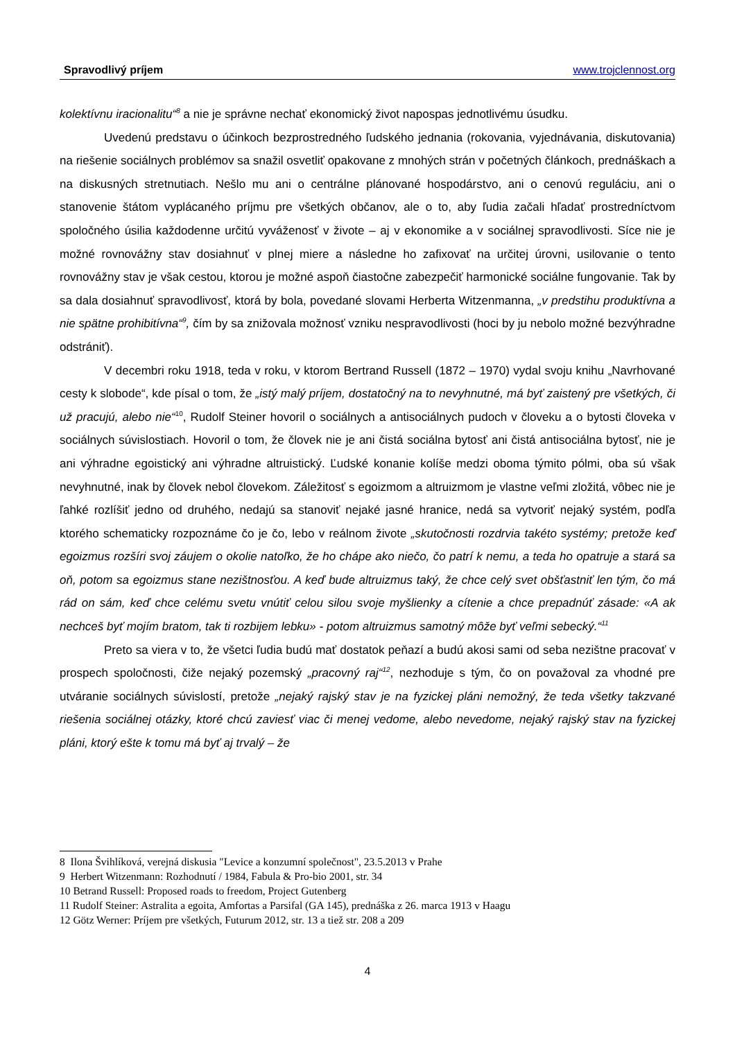Spravodlivý príjem www.trojclennost.org
kolektívnu iracionalitu“<sup>8</sup> a nie je správne nechať ekonomický život napospas jednotlivému úsudku.
Uvedenú predstavu o účinkoch bezprostredného ľudského jednania (rokovania, vyjednávania, diskutovania) na riešenie sociálnych problémov sa snažil osvetliť opakovane z mnohých strán v početných článkoch, prednáškach a na diskusných stretnutiach. Nešlo mu ani o centrálne plánované hospodárstvo, ani o cenovú reguláciu, ani o stanovenie štátom vyplácaného príjmu pre všetkých občanov, ale o to, aby ľudia začali hľadať prostredníctvom spoločného úsilia každodenne určitú vyváženosť v živote – aj v ekonomike a v sociálnej spravodlivosti. Síce nie je možné rovnovážny stav dosiahnuť v plnej miere a následne ho zafixovať na určitej úrovni, usilovanie o tento rovnovážny stav je však cestou, ktorou je možné aspoň čiastočne zabezpečiť harmonické sociálne fungovanie. Tak by sa dala dosiahnuť spravodlivosť, ktorá by bola, povedané slovami Herberta Witzenmanna, „v predstihu produktívna a nie spätne prohibitívna“<sup>9</sup>, čím by sa znižovala možnosť vzniku nespravodlivosti (hoci by ju nebolo možné bezvýhradne odstrániť).
V decembri roku 1918, teda v roku, v ktorom Bertrand Russell (1872 – 1970) vydal svoju knihu „Navrhované cesty k slobode“, kde písal o tom, že „istý malý príjem, dostatočný na to nevyhnutné, má byť zaistený pre všetkých, či už pracujú, alebo nie“<sup>10</sup>, Rudolf Steiner hovoril o sociálnych a antisociálnych pudoch v človeku a o bytosti človeka v sociálnych súvislostiach. Hovoril o tom, že človek nie je ani čistá sociálna bytosť ani čistá antisociálna bytosť, nie je ani výhradne egoistický ani výhradne altruistický. Ľudské konanie kolíše medzi oboma týmito pólmi, oba sú však nevyhnutné, inak by človek nebol človekom. Záležitosť s egoizmom a altruizmom je vlastne veľmi zložitá, vôbec nie je ľahké rozlíšiť jedno od druhého, nedajú sa stanoviť nejaké jasné hranice, nedá sa vytvoriť nejaký systém, podľa ktorého schematicky rozpoznáme čo je čo, lebo v reálnom živote „skutočnosti rozdrvia takéto systémy; pretože keď egoizmus rozšíri svoj záujem o okolie natoľko, že ho chápe ako niečo, čo patrí k nemu, a teda ho opatruje a stará sa oň, potom sa egoizmus stane nezištnosťou. A keď bude altruizmus taký, že chce celý svet obšťastniť len tým, čo má rád on sám, keď chce celému svetu vnútiť celou silou svoje myšlienky a cítenie a chce prepadnúť zásade: «A ak nechceš byť mojím bratom, tak ti rozbijem lebku» - potom altruizmus samotný môže byť veľmi sebecký.“<sup>11</sup>
Preto sa viera v to, že všetci ľudia budú mať dostatok peňazí a budú akosi sami od seba nezištne pracovať v prospech spoločnosti, čiže nejaký pozemský „pracovný raj“<sup>12</sup>, nezhoduje s tým, čo on považoval za vhodné pre utváranie sociálnych súvislostí, pretože „nejaký rajský stav je na fyzickej pláni nemožný, že teda všetky takzvané riešenia sociálnej otázky, ktoré chcú zaviesť viac či menej vedome, alebo nevedome, nejaký rajský stav na fyzickej pláni, ktorý ešte k tomu má byť aj trvalý – že
8 Ilona Švihlíková, verejná diskusia "Levice a konzumní společnost", 23.5.2013 v Prahe
9 Herbert Witzenmann: Rozhodnutí / 1984, Fabula & Pro-bio 2001, str. 34
10 Betrand Russell: Proposed roads to freedom, Project Gutenberg
11 Rudolf Steiner: Astralita a egoita, Amfortas a Parsifal (GA 145), prednáška z 26. marca 1913 v Haagu
12 Götz Werner: Príjem pre všetkých, Futurum 2012, str. 13 a tiež str. 208 a 209
4